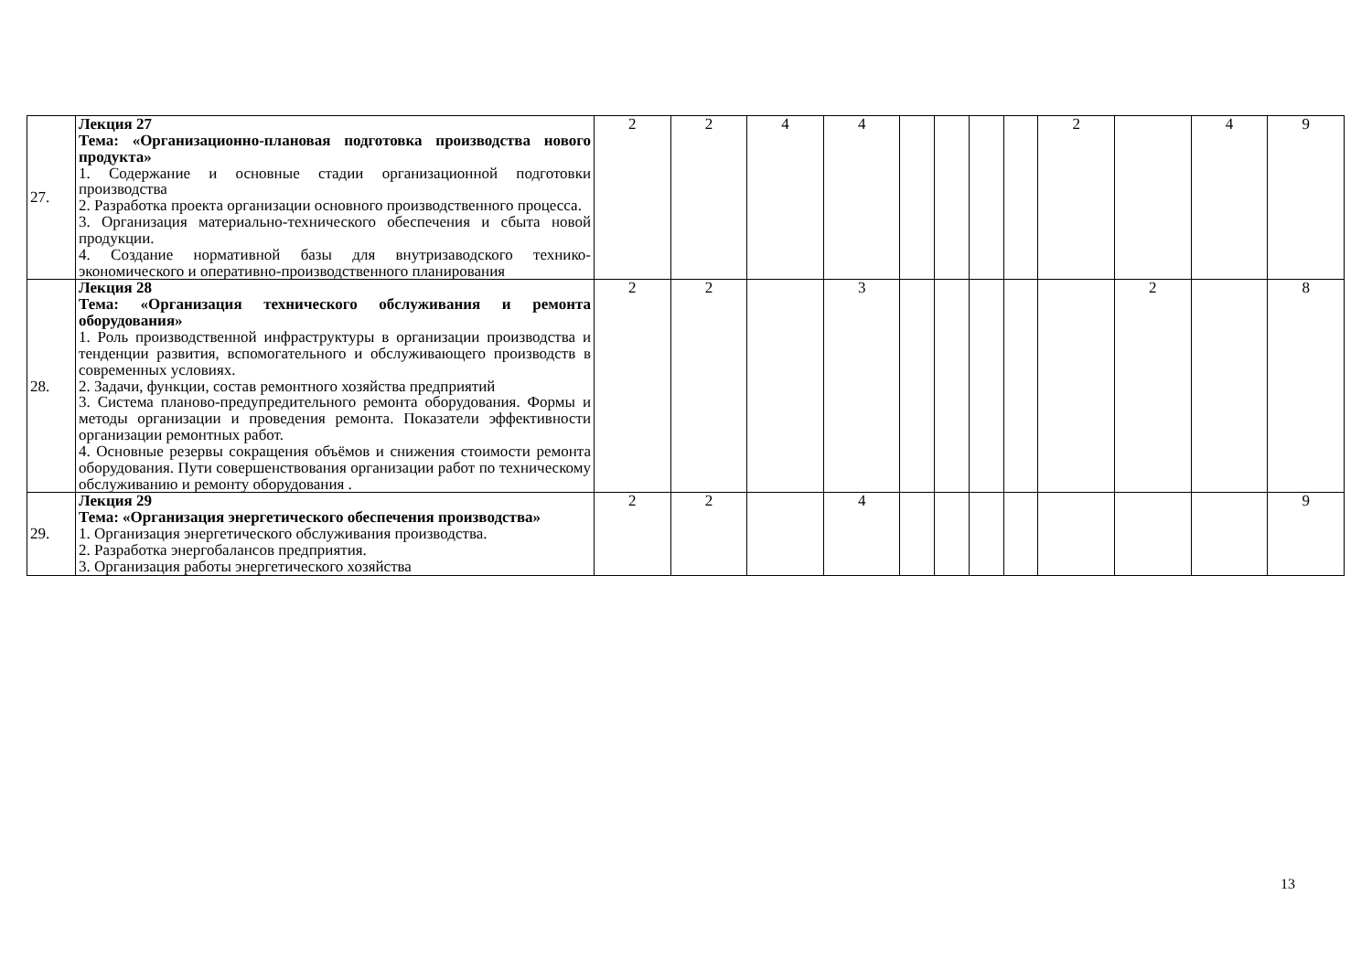| 27. | Лекция 27 Тема: «Организационно-плановая подготовка производства нового продукта» 1. Содержание и основные стадии организационной подготовки производства 2. Разработка проекта организации основного производственного процесса. 3. Организация материально-технического обеспечения и сбыта новой продукции. 4. Создание нормативной базы для внутризаводского технико-экономического и оперативно-производственного планирования | 2 | 2 | 4 | 4 | | | | | 2 | | 4 | 9 |
| 28. | Лекция 28 Тема: «Организация технического обслуживания и ремонта оборудования» 1. Роль производственной инфраструктуры в организации производства и тенденции развития, вспомогательного и обслуживающего производств в современных условиях. 2. Задачи, функции, состав ремонтного хозяйства предприятий 3. Система планово-предупредительного ремонта оборудования. Формы и методы организации и проведения ремонта. Показатели эффективности организации ремонтных работ. 4. Основные резервы сокращения объёмов и снижения стоимости ремонта оборудования. Пути совершенствования организации работ по техническому обслуживанию и ремонту оборудования . | 2 | 2 | | 3 | | | | | | 2 | | 8 |
| 29. | Лекция 29 Тема: «Организация энергетического обеспечения производства» 1. Организация энергетического обслуживания производства. 2. Разработка энергобалансов предприятия. 3. Организация работы энергетического хозяйства | 2 | 2 | | 4 | | | | | | | | 9 |
13